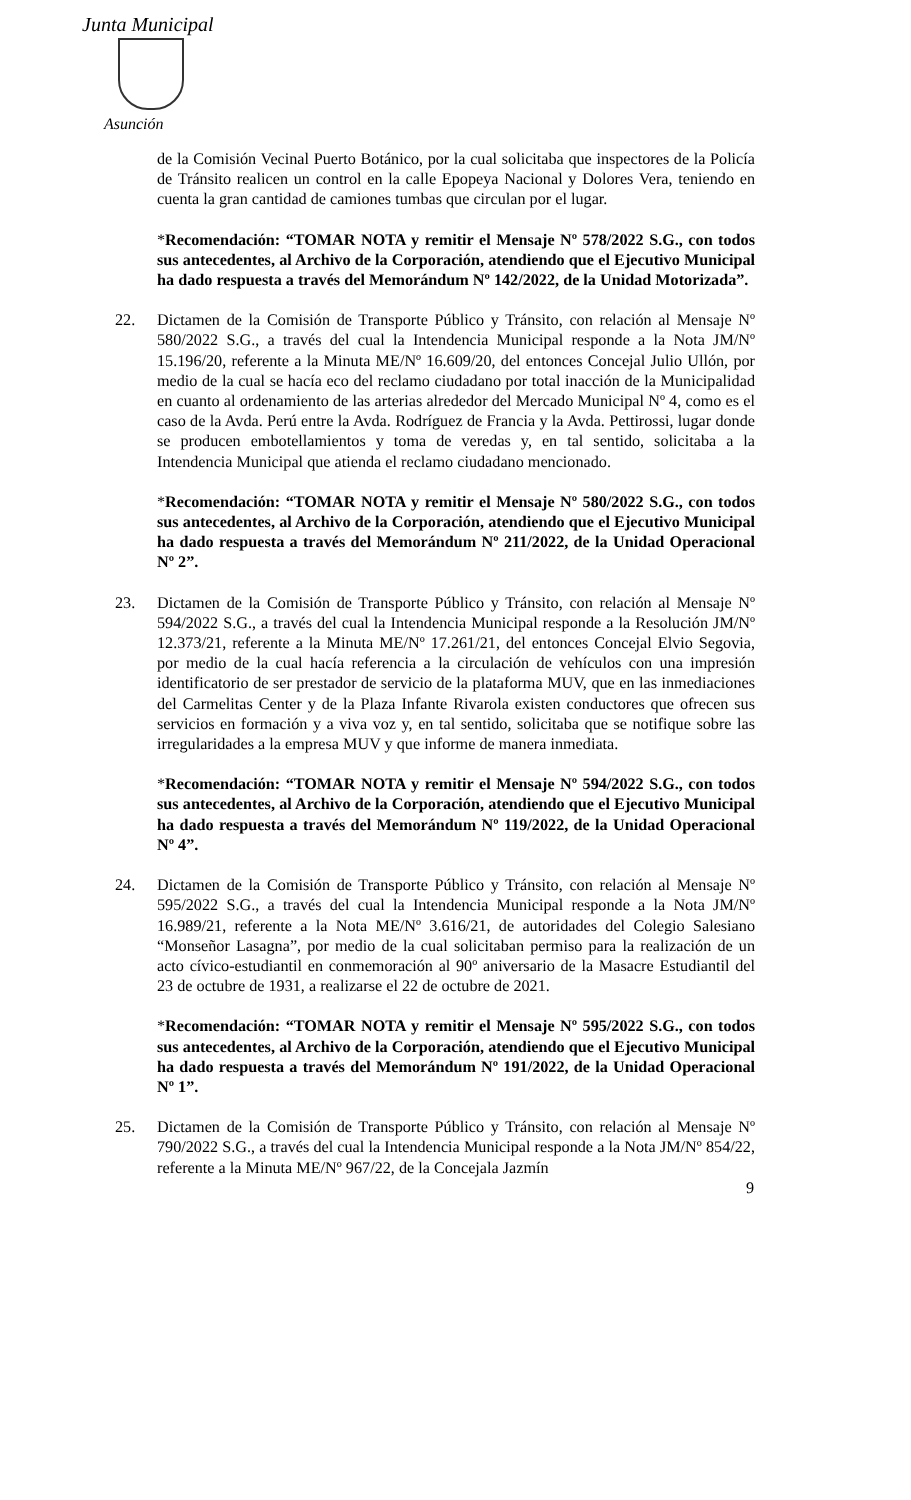Junta Municipal
Asunción
de la Comisión Vecinal Puerto Botánico, por la cual solicitaba que inspectores de la Policía de Tránsito realicen un control en la calle Epopeya Nacional y Dolores Vera, teniendo en cuenta la gran cantidad de camiones tumbas que circulan por el lugar.
*Recomendación: “TOMAR NOTA y remitir el Mensaje Nº 578/2022 S.G., con todos sus antecedentes, al Archivo de la Corporación, atendiendo que el Ejecutivo Municipal ha dado respuesta a través del Memorándum Nº 142/2022, de la Unidad Motorizada”.
22. Dictamen de la Comisión de Transporte Público y Tránsito, con relación al Mensaje Nº 580/2022 S.G., a través del cual la Intendencia Municipal responde a la Nota JM/Nº 15.196/20, referente a la Minuta ME/Nº 16.609/20, del entonces Concejal Julio Ullón, por medio de la cual se hacía eco del reclamo ciudadano por total inacción de la Municipalidad en cuanto al ordenamiento de las arterias alrededor del Mercado Municipal Nº 4, como es el caso de la Avda. Perú entre la Avda. Rodríguez de Francia y la Avda. Pettirossi, lugar donde se producen embotellamientos y toma de veredas y, en tal sentido, solicitaba a la Intendencia Municipal que atienda el reclamo ciudadano mencionado.
*Recomendación: “TOMAR NOTA y remitir el Mensaje Nº 580/2022 S.G., con todos sus antecedentes, al Archivo de la Corporación, atendiendo que el Ejecutivo Municipal ha dado respuesta a través del Memorándum Nº 211/2022, de la Unidad Operacional Nº 2”.
23. Dictamen de la Comisión de Transporte Público y Tránsito, con relación al Mensaje Nº 594/2022 S.G., a través del cual la Intendencia Municipal responde a la Resolución JM/Nº 12.373/21, referente a la Minuta ME/Nº 17.261/21, del entonces Concejal Elvio Segovia, por medio de la cual hacía referencia a la circulación de vehículos con una impresión identificatorio de ser prestador de servicio de la plataforma MUV, que en las inmediaciones del Carmelitas Center y de la Plaza Infante Rivarola existen conductores que ofrecen sus servicios en formación y a viva voz y, en tal sentido, solicitaba que se notifique sobre las irregularidades a la empresa MUV y que informe de manera inmediata.
*Recomendación: “TOMAR NOTA y remitir el Mensaje Nº 594/2022 S.G., con todos sus antecedentes, al Archivo de la Corporación, atendiendo que el Ejecutivo Municipal ha dado respuesta a través del Memorándum Nº 119/2022, de la Unidad Operacional Nº 4”.
24. Dictamen de la Comisión de Transporte Público y Tránsito, con relación al Mensaje Nº 595/2022 S.G., a través del cual la Intendencia Municipal responde a la Nota JM/Nº 16.989/21, referente a la Nota ME/Nº 3.616/21, de autoridades del Colegio Salesiano “Monseñor Lasagna”, por medio de la cual solicitaban permiso para la realización de un acto cívico-estudiantil en conmemoración al 90º aniversario de la Masacre Estudiantil del 23 de octubre de 1931, a realizarse el 22 de octubre de 2021.
*Recomendación: “TOMAR NOTA y remitir el Mensaje Nº 595/2022 S.G., con todos sus antecedentes, al Archivo de la Corporación, atendiendo que el Ejecutivo Municipal ha dado respuesta a través del Memorándum Nº 191/2022, de la Unidad Operacional Nº 1”.
25. Dictamen de la Comisión de Transporte Público y Tránsito, con relación al Mensaje Nº 790/2022 S.G., a través del cual la Intendencia Municipal responde a la Nota JM/Nº 854/22, referente a la Minuta ME/Nº 967/22, de la Concejala Jazmín
9